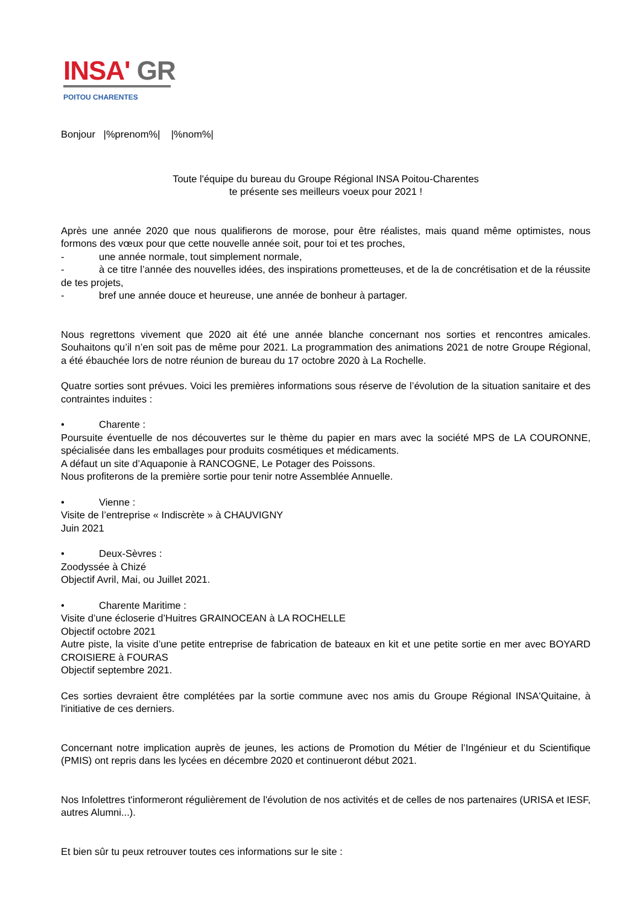INSA' GR
POITOU CHARENTES
Bonjour |%prenom%| |%nom%|
Toute l'équipe du bureau du Groupe Régional INSA Poitou-Charentes
te présente ses meilleurs voeux pour 2021 !
Après une année 2020 que nous qualifierons de morose, pour être réalistes, mais quand même optimistes, nous formons des vœux pour que cette nouvelle année soit, pour toi et tes proches,
- une année normale, tout simplement normale,
- à ce titre l’année des nouvelles idées, des inspirations prometteuses, et de la de concrétisation et de la réussite de tes projets,
- bref une année douce et heureuse, une année de bonheur à partager.
Nous regrettons vivement que 2020 ait été une année blanche concernant nos sorties et rencontres amicales. Souhaitons qu’il n’en soit pas de même pour 2021. La programmation des animations 2021 de notre Groupe Régional, a été ébauchée lors de notre réunion de bureau du 17 octobre 2020 à La Rochelle.
Quatre sorties sont prévues. Voici les premières informations sous réserve de l’évolution de la situation sanitaire et des contraintes induites :
• Charente :
Poursuite éventuelle de nos découvertes sur le thème du papier en mars avec la société MPS de LA COURONNE, spécialisée dans les emballages pour produits cosmétiques et médicaments.
A défaut un site d’Aquaponie à RANCOGNE, Le Potager des Poissons.
Nous profiterons de la première sortie pour tenir notre Assemblée Annuelle.
• Vienne :
Visite de l’entreprise « Indiscrète » à CHAUVIGNY
Juin 2021
• Deux-Sèvres :
Zoodyssée à Chizé
Objectif Avril, Mai, ou Juillet 2021.
• Charente Maritime :
Visite d’une écloserie d’Huitres GRAINOCEAN à LA ROCHELLE
Objectif octobre 2021
Autre piste, la visite d’une petite entreprise de fabrication de bateaux en kit et une petite sortie en mer avec BOYARD CROISIERE à FOURAS
Objectif septembre 2021.
Ces sorties devraient être complétées par la sortie commune avec nos amis du Groupe Régional INSA'Quitaine, à l'initiative de ces derniers.
Concernant notre implication auprès de jeunes, les actions de Promotion du Métier de l’Ingénieur et du Scientifique (PMIS) ont repris dans les lycées en décembre 2020 et continueront début 2021.
Nos Infolettres t'informeront régulièrement de l'évolution de nos activités et de celles de nos partenaires (URISA et IESF, autres Alumni...).
Et bien sûr tu peux retrouver toutes ces informations sur le site :